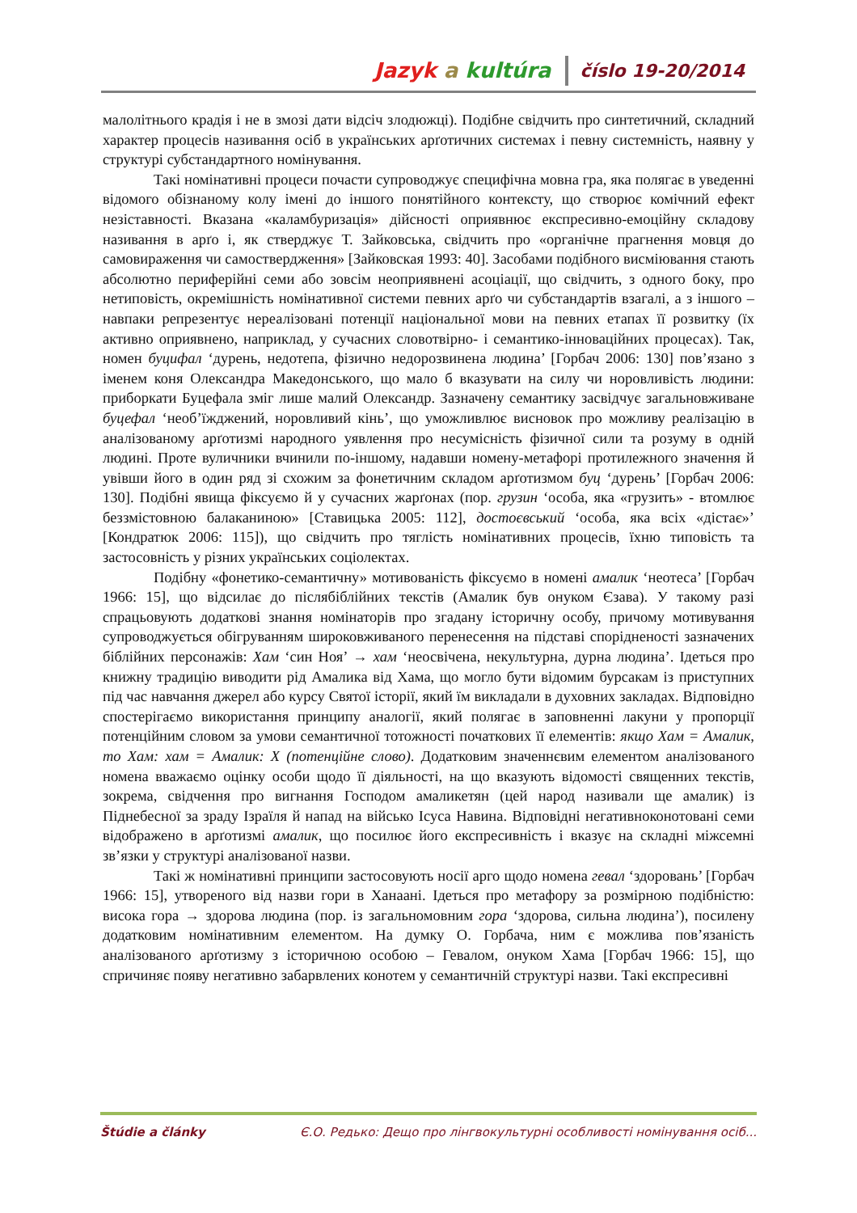Jazyk a kultúra číslo 19-20/2014
малолітнього крадія і не в змозі дати відсіч злодюжці). Подібне свідчить про синтетичний, складний характер процесів називання осіб в українських арґотичних системах і певну системність, наявну у структурі субстандартного номінування.
Такі номінативні процеси почасти супроводжує специфічна мовна гра, яка полягає в уведенні відомого обізнаному колу імені до іншого понятійного контексту, що створює комічний ефект незіставності. Вказана «каламбуризація» дійсності оприявнює експресивно-емоційну складову називання в арґо і, як стверджує Т. Зайковська, свідчить про «органічне прагнення мовця до самовираження чи самоствердження» [Зайковская 1993: 40]. Засобами подібного висміювання стають абсолютно периферійні семи або зовсім неоприявнені асоціації, що свідчить, з одного боку, про нетиповість, окремішність номінативної системи певних арґо чи субстандартів взагалі, а з іншого – навпаки репрезентує нереалізовані потенції національної мови на певних етапах її розвитку (їх активно оприявнено, наприклад, у сучасних словотвірно- і семантико-інноваційних процесах). Так, номен буцифал ‘дурень, недотепа, фізично недорозвинена людина’ [Горбач 2006: 130] пов’язано з іменем коня Олександра Македонського, що мало б вказувати на силу чи норовливість людини: приборкати Буцефала зміг лише малий Олександр. Зазначену семантику засвідчує загальновживане буцефал ‘необ’їжджений, норовливий кінь’, що уможливлює висновок про можливу реалізацію в аналізованому арґотизмі народного уявлення про несумісність фізичної сили та розуму в одній людині. Проте вуличники вчинили по-іншому, надавши номену-метафорі протилежного значення й увівши його в один ряд зі схожим за фонетичним складом арґотизмом буц ‘дурень’ [Горбач 2006: 130]. Подібні явища фіксуємо й у сучасних жарґонах (пор. грузин ‘особа, яка «грузить» - втомлює беззмістовною балаканиною» [Ставицька 2005: 112], достоєвський ‘особа, яка всіх «дістає»’ [Кондратюк 2006: 115]), що свідчить про тяглість номінативних процесів, їхню типовість та застосовність у різних українських соціолектах.
Подібну «фонетико-семантичну» мотивованість фіксуємо в номені амалик ‘неотеса’ [Горбач 1966: 15], що відсилає до післябіблійних текстів (Амалик був онуком Єзава). У такому разі спрацьовують додаткові знання номінаторів про згадану історичну особу, причому мотивування супроводжується обігруванням широковживаного перенесення на підставі спорідненості зазначених біблійних персонажів: Хам ‘син Ноя’ → хам ‘неосвічена, некультурна, дурна людина’. Ідеться про книжну традицію виводити рід Амалика від Хама, що могло бути відомим бурсакам із приступних під час навчання джерел або курсу Святої історії, який їм викладали в духовних закладах. Відповідно спостерігаємо використання принципу аналогії, який полягає в заповненні лакуни у пропорції потенційним словом за умови семантичної тотожності початкових її елементів: якщо Хам = Амалик, то Хам: хам = Амалик: X (потенційне слово). Додатковим значеннєвим елементом аналізованого номена вважаємо оцінку особи щодо її діяльності, на що вказують відомості священних текстів, зокрема, свідчення про вигнання Господом амаликетян (цей народ називали ще амалик) із Піднебесної за зраду Ізраїля й напад на військо Ісуса Навина. Відповідні негативноконотовані семи відображено в арґотизмі амалик, що посилює його експресивність і вказує на складні міжсемні зв’язки у структурі аналізованої назви.
Такі ж номінативні принципи застосовують носії арго щодо номена гевал ‘здоровань’ [Горбач 1966: 15], утвореного від назви гори в Ханаані. Ідеться про метафору за розмірною подібністю: висока гора → здорова людина (пор. із загальномовним гора ‘здорова, сильна людина’), посилену додатковим номінативним елементом. На думку О. Горбача, ним є можлива пов’язаність аналізованого арґотизму з історичною особою – Гевалом, онуком Хама [Горбач 1966: 15], що спричиняє появу негативно забарвлених конотем у семантичній структурі назви. Такі експресивні
Štúdie a články Є.О. Редько: Дещо про лінгвокультурні особливості номінування осіб...